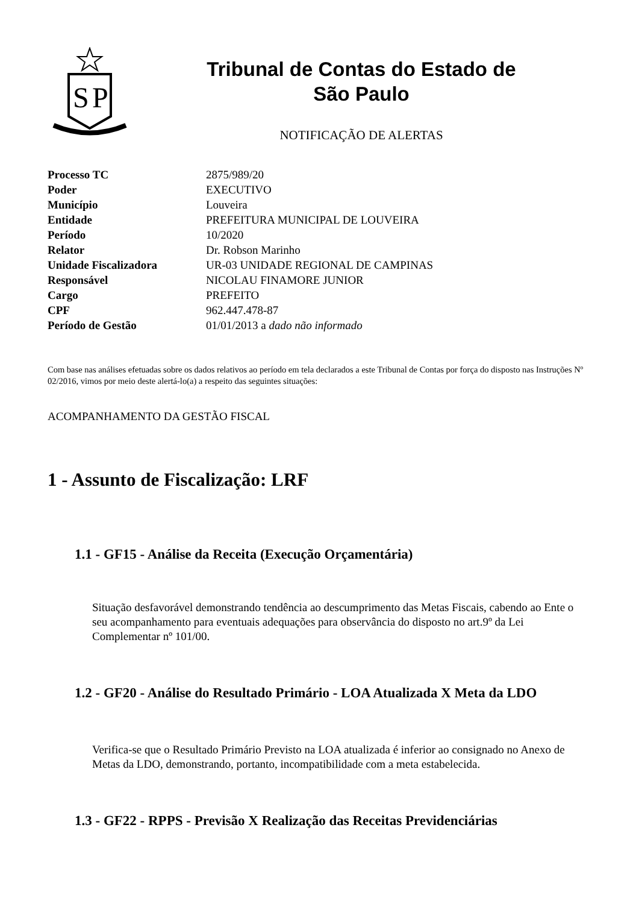S
P
Tribunal de Contas do Estado de
São Paulo
NOTIFICAÇÃO DE ALERTAS
| Processo TC | 2875/989/20 |
| Poder | EXECUTIVO |
| Município | Louveira |
| Entidade | PREFEITURA MUNICIPAL DE LOUVEIRA |
| Período | 10/2020 |
| Relator | Dr. Robson Marinho |
| Unidade Fiscalizadora | UR-03 UNIDADE REGIONAL DE CAMPINAS |
| Responsável | NICOLAU FINAMORE JUNIOR |
| Cargo | PREFEITO |
| CPF | 962.447.478-87 |
| Período de Gestão | 01/01/2013 a dado não informado |
Com base nas análises efetuadas sobre os dados relativos ao período em tela declarados a este Tribunal de Contas por força do disposto nas Instruções Nº 02/2016, vimos por meio deste alertá-lo(a) a respeito das seguintes situações:
ACOMPANHAMENTO DA GESTÃO FISCAL
1 - Assunto de Fiscalização: LRF
1.1 - GF15 - Análise da Receita (Execução Orçamentária)
Situação desfavorável demonstrando tendência ao descumprimento das Metas Fiscais, cabendo ao Ente o seu acompanhamento para eventuais adequações para observância do disposto no art.9º da Lei Complementar nº 101/00.
1.2 - GF20 - Análise do Resultado Primário - LOA Atualizada X Meta da LDO
Verifica-se que o Resultado Primário Previsto na LOA atualizada é inferior ao consignado no Anexo de Metas da LDO, demonstrando, portanto, incompatibilidade com a meta estabelecida.
1.3 - GF22 - RPPS - Previsão X Realização das Receitas Previdenciárias